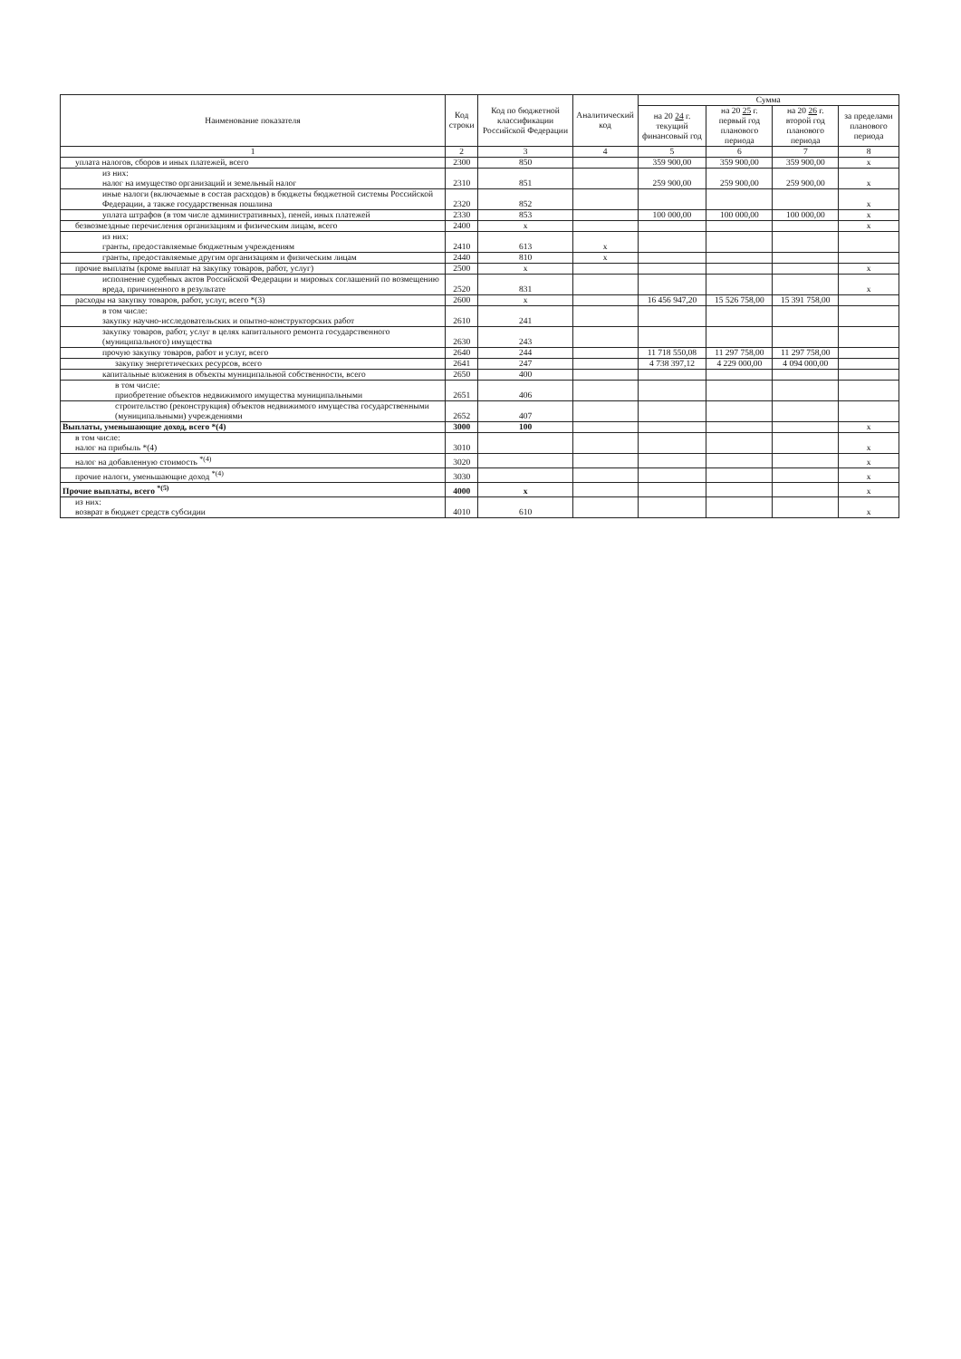| Наименование показателя | Код строки | Код по бюджетной классификации Российской Федерации | Аналитический код | Сумма | | | |
| --- | --- | --- | --- | --- | --- | --- | --- |
| | | | | на 20 24 г. текущий финансовый год | на 20 25 г. первый год планового периода | на 20 26 г. второй год планового периода | за пределами планового периода |
| 1 | 2 | 3 | 4 | 5 | 6 | 7 | 8 |
| уплата налогов, сборов и иных платежей, всего | 2300 | 850 | | 359 900,00 | 359 900,00 | 359 900,00 | x |
| из них: налог на имущество организаций и земельный налог | 2310 | 851 | | 259 900,00 | 259 900,00 | 259 900,00 | x |
| иные налоги (включаемые в состав расходов) в бюджеты бюджетной системы Российской Федерации, а также государственная пошлина | 2320 | 852 | | | | | x |
| уплата штрафов (в том числе административных), пеней, иных платежей | 2330 | 853 | | 100 000,00 | 100 000,00 | 100 000,00 | x |
| безвозмездные перечисления организациям и физическим лицам, всего | 2400 | x | | | | | x |
| из них: гранты, предоставляемые бюджетным учреждениям | 2410 | 613 | x | | | | |
| гранты, предоставляемые другим организациям и физическим лицам | 2440 | 810 | x | | | | |
| прочие выплаты (кроме выплат на закупку товаров, работ, услуг) | 2500 | x | | | | | x |
| исполнение судебных актов Российской Федерации и мировых соглашений по возмещению вреда, причиненного в результате | 2520 | 831 | | | | | x |
| расходы на закупку товаров, работ, услуг, всего *(3) | 2600 | x | | 16 456 947,20 | 15 526 758,00 | 15 391 758,00 | |
| в том числе: закупку научно-исследовательских и опытно-конструкторских работ | 2610 | 241 | | | | | |
| закупку товаров, работ, услуг в целях капитального ремонта государственного (муниципального) имущества | 2630 | 243 | | | | | |
| прочую закупку товаров, работ и услуг, всего | 2640 | 244 | | 11 718 550,08 | 11 297 758,00 | 11 297 758,00 | |
| закупку энергетических ресурсов, всего | 2641 | 247 | | 4 738 397,12 | 4 229 000,00 | 4 094 000,00 | |
| капитальные вложения в объекты муниципальной собственности, всего | 2650 | 400 | | | | | |
| в том числе: приобретение объектов недвижимого имущества муниципальными | 2651 | 406 | | | | | |
| строительство (реконструкция) объектов недвижимого имущества государственными (муниципальными) учреждениями | 2652 | 407 | | | | | |
| Выплаты, уменьшающие доход, всего *(4) | 3000 | 100 | | | | | x |
| в том числе: налог на прибыль *(4) | 3010 | | | | | | x |
| налог на добавленную стоимость <sup>*(4)</sup> | 3020 | | | | | | x |
| прочие налоги, уменьшающие доход <sup>*(4)</sup> | 3030 | | | | | | x |
| Прочие выплаты, всего <sup>*(5)</sup> | 4000 | x | | | | | x |
| из них: возврат в бюджет средств субсидии | 4010 | 610 | | | | | x |